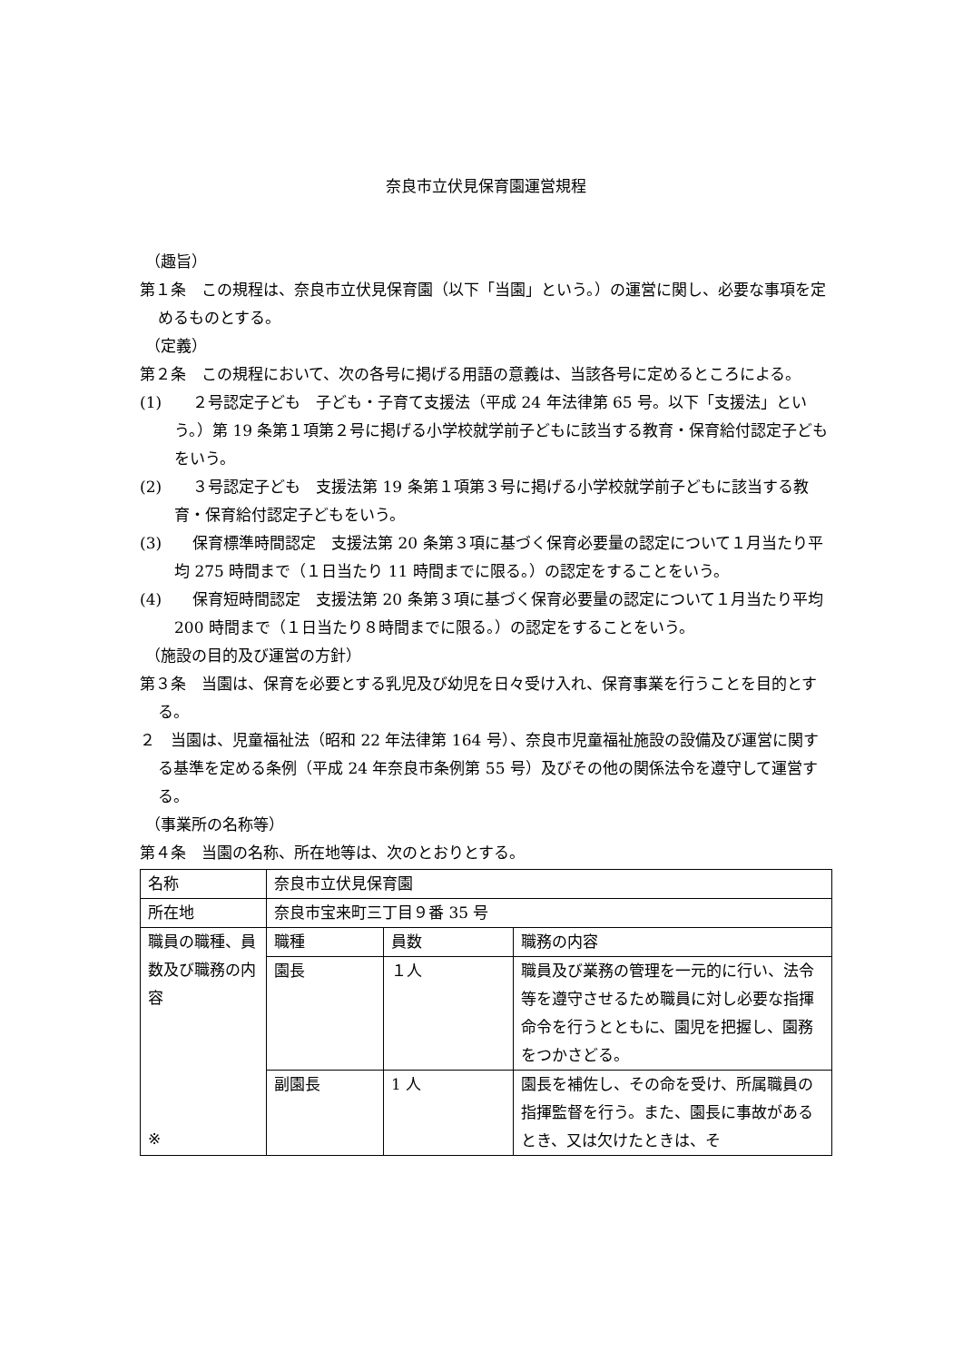奈良市立伏見保育園運営規程
（趣旨）
第１条　この規程は、奈良市立伏見保育園（以下「当園」という。）の運営に関し、必要な事項を定めるものとする。
（定義）
第２条　この規程において、次の各号に掲げる用語の意義は、当該各号に定めるところによる。
(1)　　２号認定子ども　子ども・子育て支援法（平成 24 年法律第 65 号。以下「支援法」という。）第 19 条第１項第２号に掲げる小学校就学前子どもに該当する教育・保育給付認定子どもをいう。
(2)　　３号認定子ども　支援法第 19 条第１項第３号に掲げる小学校就学前子どもに該当する教育・保育給付認定子どもをいう。
(3)　　保育標準時間認定　支援法第 20 条第３項に基づく保育必要量の認定について１月当たり平均 275 時間まで（１日当たり 11 時間までに限る。）の認定をすることをいう。
(4)　　保育短時間認定　支援法第 20 条第３項に基づく保育必要量の認定について１月当たり平均 200 時間まで（１日当たり８時間までに限る。）の認定をすることをいう。
（施設の目的及び運営の方針）
第３条　当園は、保育を必要とする乳児及び幼児を日々受け入れ、保育事業を行うことを目的とする。
２　当園は、児童福祉法（昭和 22 年法律第 164 号）、奈良市児童福祉施設の設備及び運営に関する基準を定める条例（平成 24 年奈良市条例第 55 号）及びその他の関係法令を遵守して運営する。
（事業所の名称等）
第４条　当園の名称、所在地等は、次のとおりとする。
| 名称 | 奈良市立伏見保育園 | | |
| 所在地 | 奈良市宝来町三丁目９番 35 号 | | |
| 職員の職種、員数及び職務の内容 ※ | 職種 | 員数 | 職務の内容 |
| | 園長 | １人 | 職員及び業務の管理を一元的に行い、法令等を遵守させるため職員に対し必要な指揮命令を行うとともに、園児を把握し、園務をつかさどる。 |
| | 副園長 | 1 人 | 園長を補佐し、その命を受け、所属職員の指揮監督を行う。また、園長に事故があるとき、又は欠けたときは、そ |